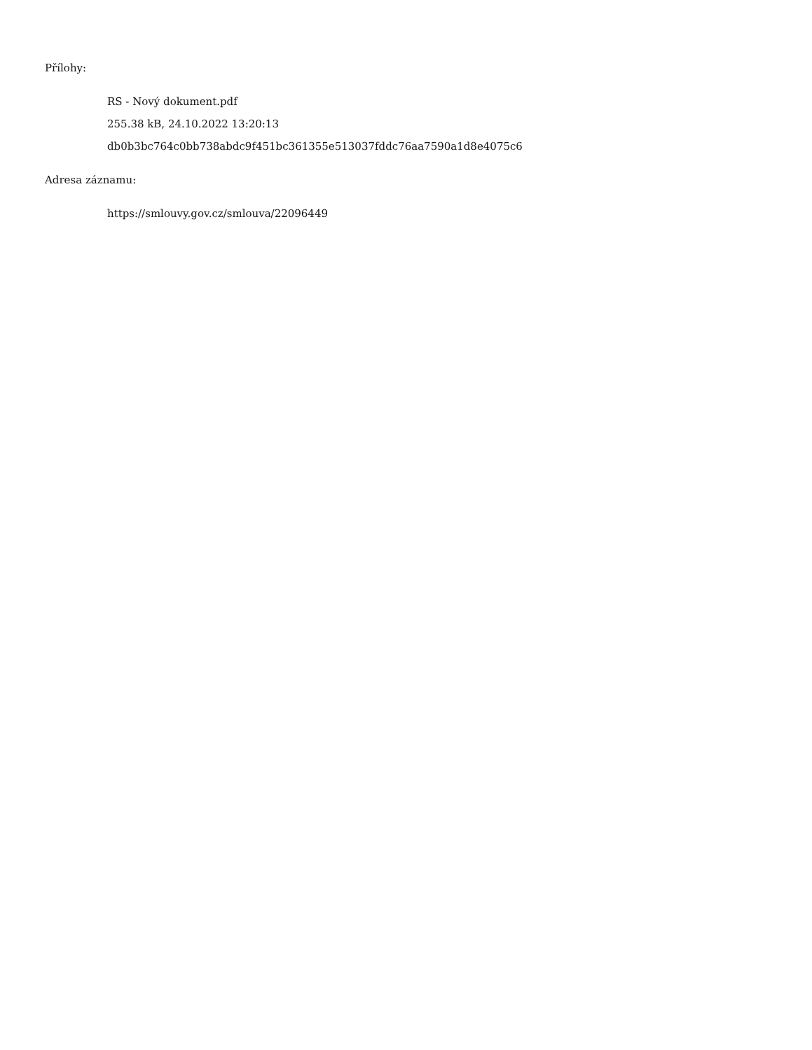Přílohy:
RS - Nový dokument.pdf
255.38 kB, 24.10.2022 13:20:13
db0b3bc764c0bb738abdc9f451bc361355e513037fddc76aa7590a1d8e4075c6
Adresa záznamu:
https://smlouvy.gov.cz/smlouva/22096449